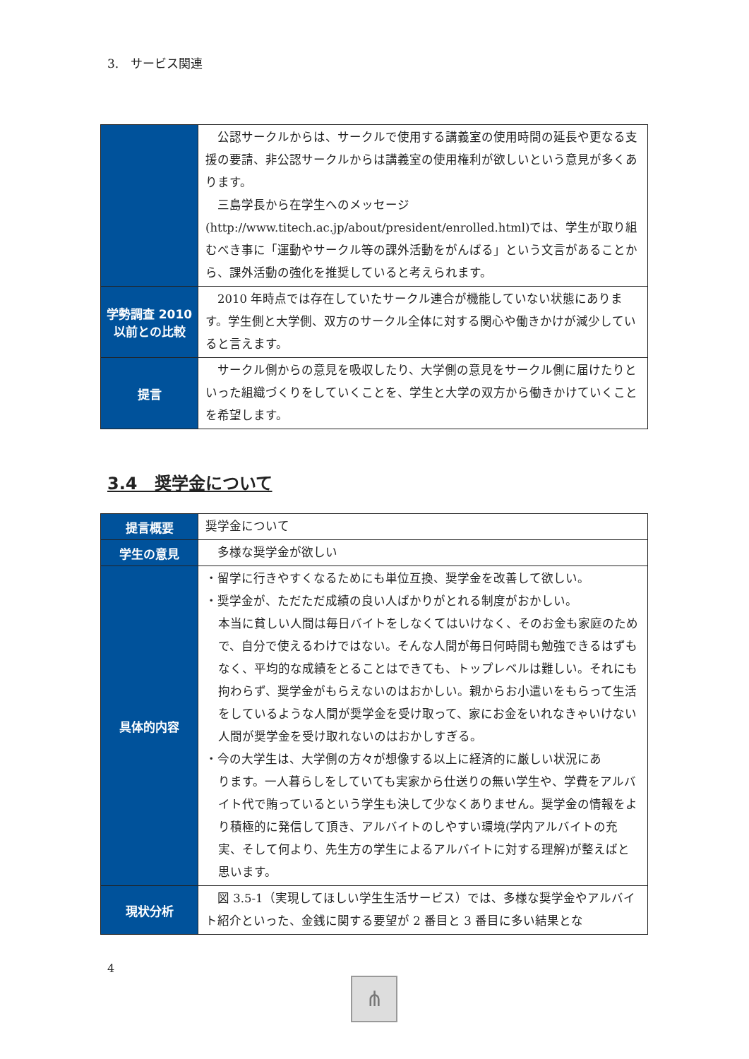3.　サービス関連
| | 公認サークルからは、サークルで使用する講義室の使用時間の延長や更なる支援の要請、非公認サークルからは講義室の使用権利が欲しいという意見が多くあります。 三島学長から在学生へのメッセージ(http://www.titech.ac.jp/about/president/enrolled.html)では、学生が取り組むべき事に「運動やサークル等の課外活動をがんばる」という文言があることから、課外活動の強化を推奨していると考えられます。 |
| 学勢調査 2010 以前との比較 | 2010 年時点では存在していたサークル連合が機能していない状態にあります。学生側と大学側、双方のサークル全体に対する関心や働きかけが減少していると言えます。 |
| 提言 | サークル側からの意見を吸収したり、大学側の意見をサークル側に届けたりといった組織づくりをしていくことを、学生と大学の双方から働きかけていくことを希望します。 |
3.4　奨学金について
| 提言概要 | 奨学金について |
| 学生の意見 | 多様な奨学金が欲しい |
| 具体的内容 | ・留学に行きやすくなるためにも単位互換、奨学金を改善して欲しい。 ・奨学金が、ただただ成績の良い人ばかりがとれる制度がおかしい。 本当に貧しい人間は毎日バイトをしなくてはいけなく、そのお金も家庭のためで、自分で使えるわけではない。そんな人間が毎日何時間も勉強できるはずもなく、平均的な成績をとることはできても、トップレベルは難しい。それにも拘わらず、奨学金がもらえないのはおかしい。親からお小遣いをもらって生活をしているような人間が奨学金を受け取って、家にお金をいれなきゃいけない人間が奨学金を受け取れないのはおかしすぎる。 ・今の大学生は、大学側の方々が想像する以上に経済的に厳しい状況にあ ります。一人暮らしをしていても実家から仕送りの無い学生や、学費をアルバイト代で賄っているという学生も決して少なくありません。奨学金の情報をより積極的に発信して頂き、アルバイトのしやすい環境(学内アルバイトの充実、そして何より、先生方の学生によるアルバイトに対する理解)が整えばと思います。 |
| 現状分析 | 図 3.5-1（実現してほしい学生生活サービス）では、多様な奨学金やアルバイト紹介といった、金銭に関する要望が 2 番目と 3 番目に多い結果とな |
4
⋔